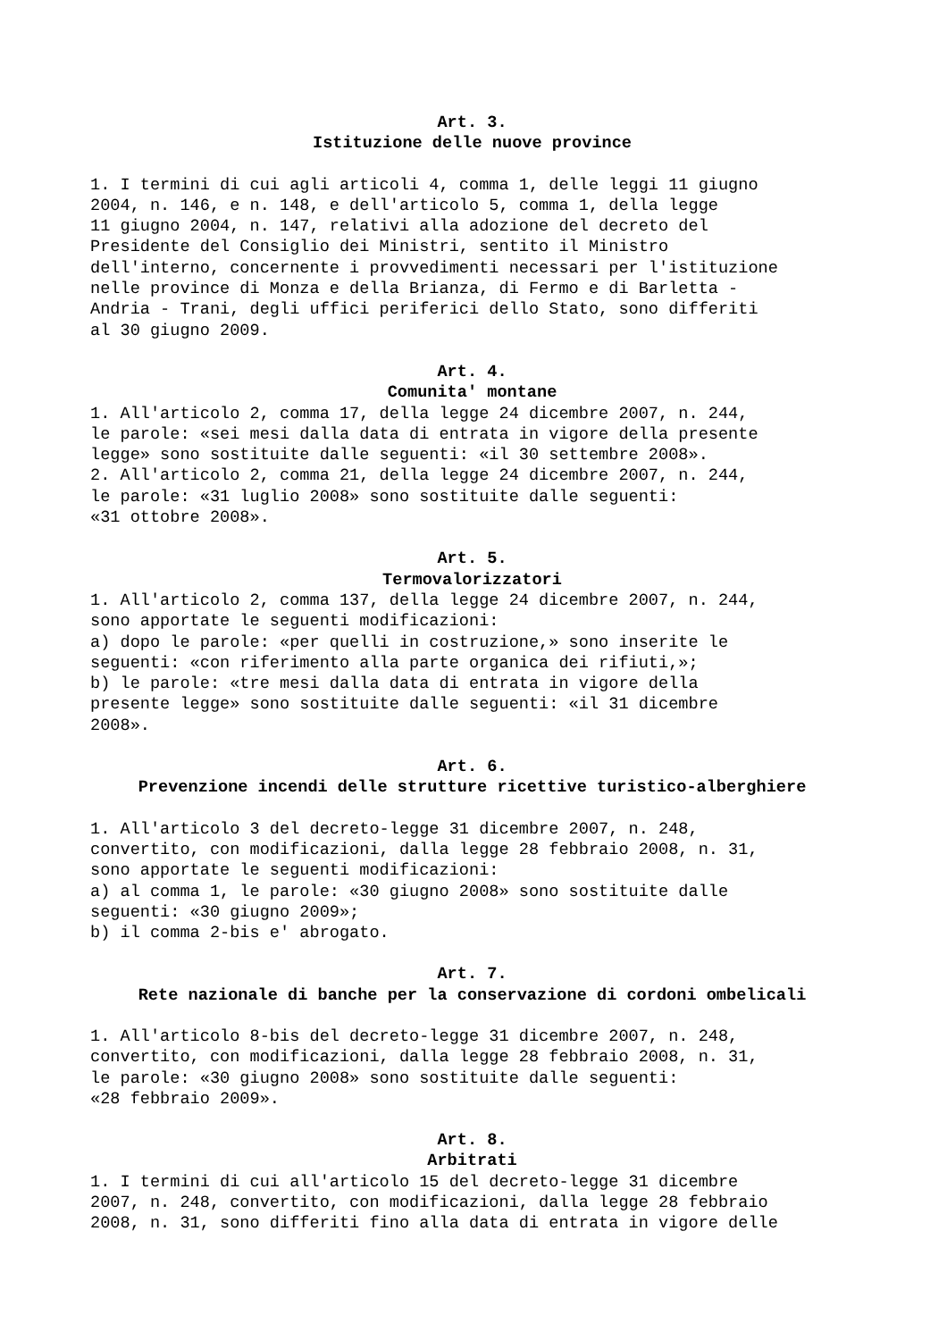Art. 3.
Istituzione delle nuove province
1. I termini di cui agli articoli 4, comma 1, delle leggi 11 giugno 2004, n. 146, e n. 148, e dell'articolo 5, comma 1, della legge 11 giugno 2004, n. 147, relativi alla adozione del decreto del Presidente del Consiglio dei Ministri, sentito il Ministro dell'interno, concernente i provvedimenti necessari per l'istituzione nelle province di Monza e della Brianza, di Fermo e di Barletta - Andria - Trani, degli uffici periferici dello Stato, sono differiti al 30 giugno 2009.
Art. 4.
Comunita' montane
1. All'articolo 2, comma 17, della legge 24 dicembre 2007, n. 244, le parole: «sei mesi dalla data di entrata in vigore della presente legge» sono sostituite dalle seguenti: «il 30 settembre 2008». 2. All'articolo 2, comma 21, della legge 24 dicembre 2007, n. 244, le parole: «31 luglio 2008» sono sostituite dalle seguenti: «31 ottobre 2008».
Art. 5.
Termovalorizzatori
1. All'articolo 2, comma 137, della legge 24 dicembre 2007, n. 244, sono apportate le seguenti modificazioni: a) dopo le parole: «per quelli in costruzione,» sono inserite le seguenti: «con riferimento alla parte organica dei rifiuti,»; b) le parole: «tre mesi dalla data di entrata in vigore della presente legge» sono sostituite dalle seguenti: «il 31 dicembre 2008».
Art. 6.
Prevenzione incendi delle strutture ricettive turistico-alberghiere
1. All'articolo 3 del decreto-legge 31 dicembre 2007, n. 248, convertito, con modificazioni, dalla legge 28 febbraio 2008, n. 31, sono apportate le seguenti modificazioni: a) al comma 1, le parole: «30 giugno 2008» sono sostituite dalle seguenti: «30 giugno 2009»; b) il comma 2-bis e' abrogato.
Art. 7.
Rete nazionale di banche per la conservazione di cordoni ombelicali
1. All'articolo 8-bis del decreto-legge 31 dicembre 2007, n. 248, convertito, con modificazioni, dalla legge 28 febbraio 2008, n. 31, le parole: «30 giugno 2008» sono sostituite dalle seguenti: «28 febbraio 2009».
Art. 8.
Arbitrati
1. I termini di cui all'articolo 15 del decreto-legge 31 dicembre 2007, n. 248, convertito, con modificazioni, dalla legge 28 febbraio 2008, n. 31, sono differiti fino alla data di entrata in vigore delle